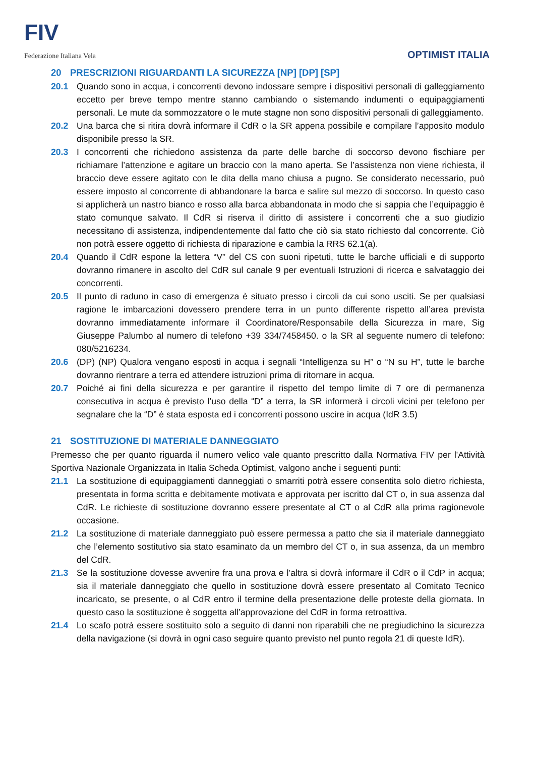FIV
Federazione Italiana Vela
OPTIMIST ITALIA
20 PRESCRIZIONI RIGUARDANTI LA SICUREZZA [NP] [DP] [SP]
20.1 Quando sono in acqua, i concorrenti devono indossare sempre i dispositivi personali di galleggiamento eccetto per breve tempo mentre stanno cambiando o sistemando indumenti o equipaggiamenti personali. Le mute da sommozzatore o le mute stagne non sono dispositivi personali di galleggiamento.
20.2 Una barca che si ritira dovrà informare il CdR o la SR appena possibile e compilare l’apposito modulo disponibile presso la SR.
20.3 I concorrenti che richiedono assistenza da parte delle barche di soccorso devono fischiare per richiamare l’attenzione e agitare un braccio con la mano aperta. Se l’assistenza non viene richiesta, il braccio deve essere agitato con le dita della mano chiusa a pugno. Se considerato necessario, può essere imposto al concorrente di abbandonare la barca e salire sul mezzo di soccorso. In questo caso si applicherà un nastro bianco e rosso alla barca abbandonata in modo che si sappia che l’equipaggio è stato comunque salvato. Il CdR si riserva il diritto di assistere i concorrenti che a suo giudizio necessitano di assistenza, indipendentemente dal fatto che ciò sia stato richiesto dal concorrente. Ciò non potrà essere oggetto di richiesta di riparazione e cambia la RRS 62.1(a).
20.4 Quando il CdR espone la lettera “V” del CS con suoni ripetuti, tutte le barche ufficiali e di supporto dovranno rimanere in ascolto del CdR sul canale 9 per eventuali Istruzioni di ricerca e salvataggio dei concorrenti.
20.5 Il punto di raduno in caso di emergenza è situato presso i circoli da cui sono usciti. Se per qualsiasi ragione le imbarcazioni dovessero prendere terra in un punto differente rispetto all’area prevista dovranno immediatamente informare il Coordinatore/Responsabile della Sicurezza in mare, Sig Giuseppe Palumbo al numero di telefono +39 334/7458450. o la SR al seguente numero di telefono: 080/5216234.
20.6 (DP) (NP) Qualora vengano esposti in acqua i segnali “Intelligenza su H” o “N su H”, tutte le barche dovranno rientrare a terra ed attendere istruzioni prima di ritornare in acqua.
20.7 Poiché ai fini della sicurezza e per garantire il rispetto del tempo limite di 7 ore di permanenza consecutiva in acqua è previsto l’uso della “D” a terra, la SR informerà i circoli vicini per telefono per segnalare che la “D” è stata esposta ed i concorrenti possono uscire in acqua (IdR 3.5)
21 SOSTITUZIONE DI MATERIALE DANNEGGIATO
Premesso che per quanto riguarda il numero velico vale quanto prescritto dalla Normativa FIV per l'Attività Sportiva Nazionale Organizzata in Italia Scheda Optimist, valgono anche i seguenti punti:
21.1 La sostituzione di equipaggiamenti danneggiati o smarriti potrà essere consentita solo dietro richiesta, presentata in forma scritta e debitamente motivata e approvata per iscritto dal CT o, in sua assenza dal CdR. Le richieste di sostituzione dovranno essere presentate al CT o al CdR alla prima ragionevole occasione.
21.2 La sostituzione di materiale danneggiato può essere permessa a patto che sia il materiale danneggiato che l’elemento sostitutivo sia stato esaminato da un membro del CT o, in sua assenza, da un membro del CdR.
21.3 Se la sostituzione dovesse avvenire fra una prova e l’altra si dovrà informare il CdR o il CdP in acqua; sia il materiale danneggiato che quello in sostituzione dovrà essere presentato al Comitato Tecnico incaricato, se presente, o al CdR entro il termine della presentazione delle proteste della giornata. In questo caso la sostituzione è soggetta all’approvazione del CdR in forma retroattiva.
21.4 Lo scafo potrà essere sostituito solo a seguito di danni non riparabili che ne pregiudichino la sicurezza della navigazione (si dovrà in ogni caso seguire quanto previsto nel punto regola 21 di queste IdR).